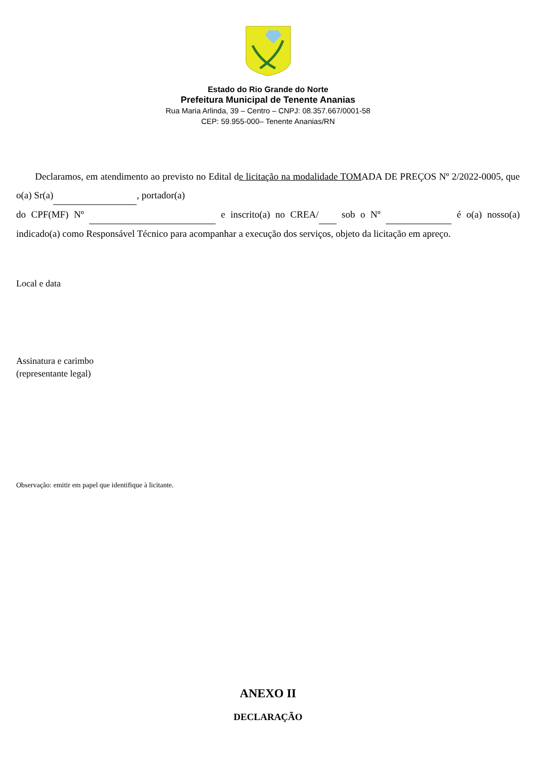Estado do Rio Grande do Norte
Prefeitura Municipal de Tenente Ananias
Rua Maria Arlinda, 39 – Centro – CNPJ: 08.357.667/0001-58
CEP: 59.955-000– Tenente Ananias/RN
Declaramos, em atendimento ao previsto no Edital de licitação na modalidade TOMADA DE PREÇOS Nº 2/2022-0005, que o(a) Sr(a) , portador(a)
do CPF(MF) Nº e inscrito(a) no CREA/ sob o Nº é o(a) nosso(a) indicado(a) como Responsável Técnico para acompanhar a execução dos serviços, objeto da licitação em apreço.
Local e data
Assinatura e carimbo
(representante legal)
Observação: emitir em papel que identifique à licitante.
ANEXO II
DECLARAÇÃO